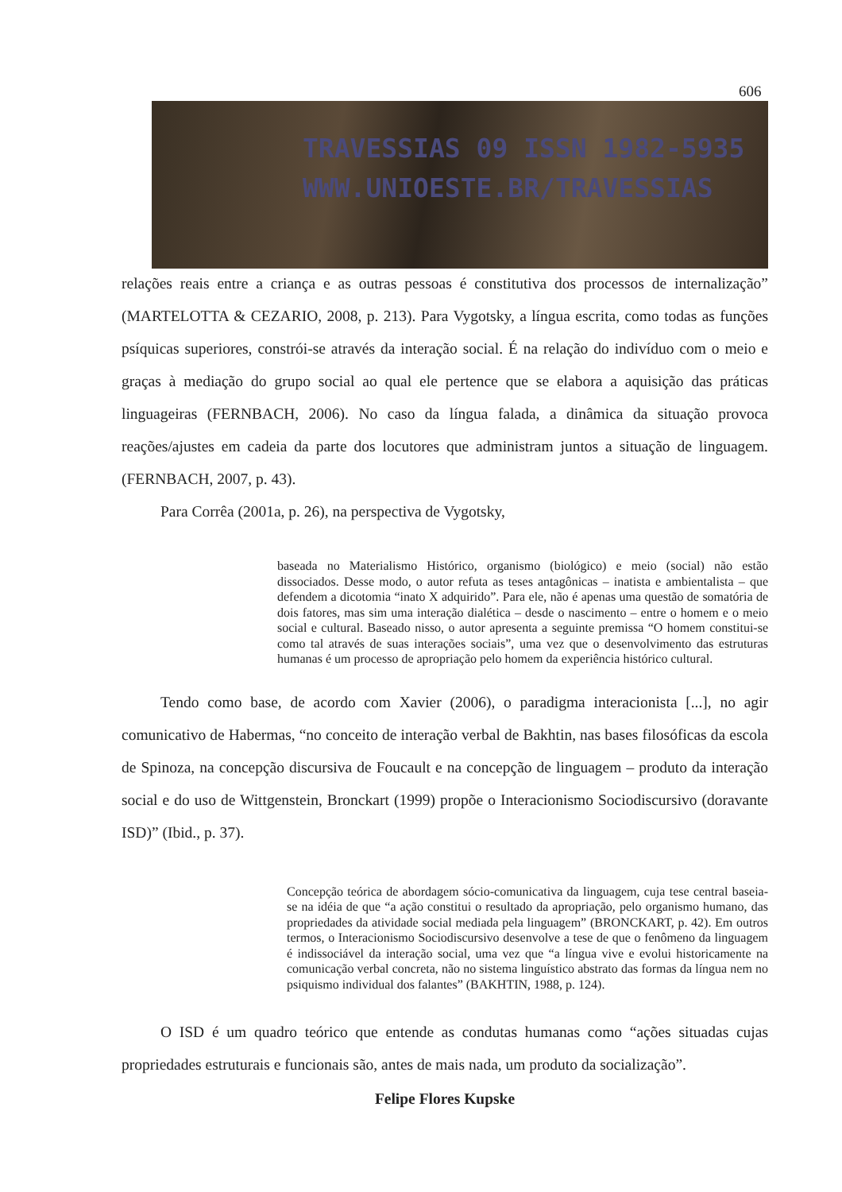606
TRAVESSIAS 09 ISSN 1982-5935
WWW.UNIOESTE.BR/TRAVESSIAS
relações reais entre a criança e as outras pessoas é constitutiva dos processos de internalização” (MARTELOTTA & CEZARIO, 2008, p. 213). Para Vygotsky, a língua escrita, como todas as funções psíquicas superiores, constrói-se através da interação social. É na relação do indivíduo com o meio e graças à mediação do grupo social ao qual ele pertence que se elabora a aquisição das práticas linguageiras (FERNBACH, 2006). No caso da língua falada, a dinâmica da situação provoca reações/ajustes em cadeia da parte dos locutores que administram juntos a situação de linguagem. (FERNBACH, 2007, p. 43).
Para Corrêa (2001a, p. 26), na perspectiva de Vygotsky,
baseada no Materialismo Histórico, organismo (biológico) e meio (social) não estão dissociados. Desse modo, o autor refuta as teses antagônicas – inatista e ambientalista – que defendem a dicotomia “inato X adquirido”. Para ele, não é apenas uma questão de somatória de dois fatores, mas sim uma interação dialética – desde o nascimento – entre o homem e o meio social e cultural. Baseado nisso, o autor apresenta a seguinte premissa “O homem constitui-se como tal através de suas interações sociais”, uma vez que o desenvolvimento das estruturas humanas é um processo de apropriação pelo homem da experiência histórico cultural.
Tendo como base, de acordo com Xavier (2006), o paradigma interacionista [...], no agir comunicativo de Habermas, “no conceito de interação verbal de Bakhtin, nas bases filosóficas da escola de Spinoza, na concepção discursiva de Foucault e na concepção de linguagem – produto da interação social e do uso de Wittgenstein, Bronckart (1999) propõe o Interacionismo Sociodiscursivo (doravante ISD)” (Ibid., p. 37).
Concepção teórica de abordagem sócio-comunicativa da linguagem, cuja tese central baseia-se na idéia de que “a ação constitui o resultado da apropriação, pelo organismo humano, das propriedades da atividade social mediada pela linguagem” (BRONCKART, p. 42). Em outros termos, o Interacionismo Sociodiscursivo desenvolve a tese de que o fenômeno da linguagem é indissociável da interação social, uma vez que “a língua vive e evolui historicamente na comunicação verbal concreta, não no sistema linguístico abstrato das formas da língua nem no psiquismo individual dos falantes” (BAKHTIN, 1988, p. 124).
O ISD é um quadro teórico que entende as condutas humanas como “ações situadas cujas propriedades estruturais e funcionais são, antes de mais nada, um produto da socialização”.
Felipe Flores Kupske